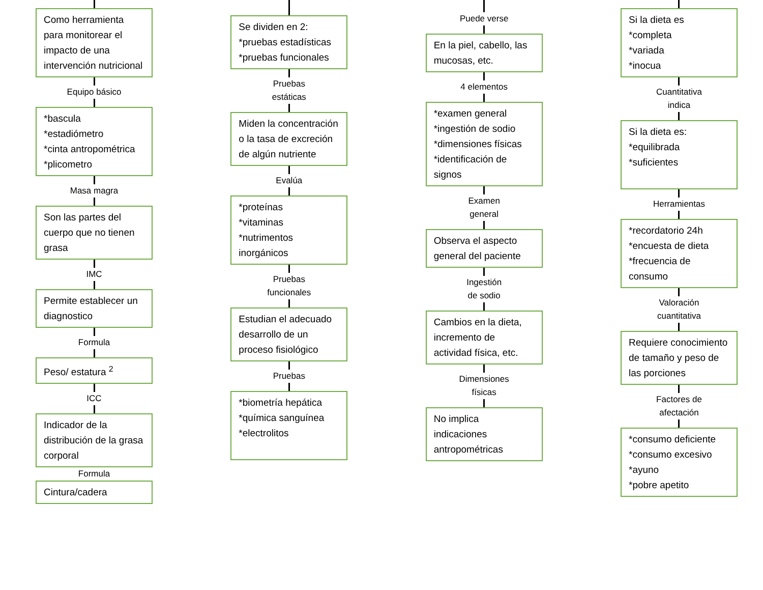Como herramienta para monitorear el impacto de una intervención nutricional
Equipo básico
*bascula
*estadiómetro
*cinta antropométrica
*plicometro
Masa magra
Son las partes del cuerpo que no tienen grasa
IMC
Permite establecer un diagnostico
Formula
Peso/ estatura <sup>2</sup>
ICC
Indicador de la distribución de la grasa corporal
Formula
Cintura/cadera
Se dividen en 2:
*pruebas estadísticas
*pruebas funcionales
Pruebas
estáticas
Miden la concentración o la tasa de excreción de algún nutriente
Evalúa
*proteínas
*vitaminas
*nutrimentos inorgánicos
Pruebas
funcionales
Estudian el adecuado desarrollo de un proceso fisiológico
Pruebas
*biometría hepática
*química sanguínea
*electrolitos
Puede verse
En la piel, cabello, las mucosas, etc.
4 elementos
*examen general
*ingestión de sodio
*dimensiones físicas
*identificación de signos
Examen
general
Observa el aspecto general del paciente
Ingestión
de sodio
Cambios en la dieta, incremento de actividad física, etc.
Dimensiones
físicas
No implica indicaciones antropométricas
Si la dieta es
*completa
*variada
*inocua
Cuantitativa
indica
Si la dieta es:
*equilibrada
*suficientes
Herramientas
*recordatorio 24h
*encuesta de dieta
*frecuencia de consumo
Valoración
cuantitativa
Requiere conocimiento de tamaño y peso de las porciones
Factores de
afectación
*consumo deficiente
*consumo excesivo
*ayuno
*pobre apetito